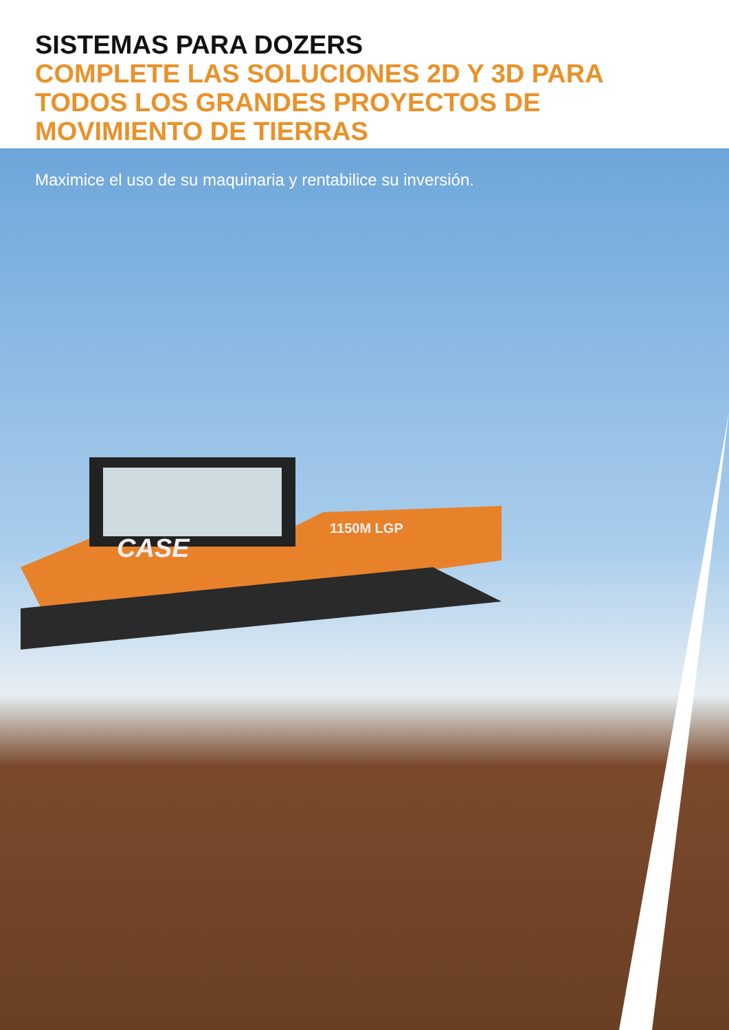SISTEMAS PARA DOZERS
COMPLETE LAS SOLUCIONES 2D Y 3D PARA TODOS LOS GRANDES PROYECTOS DE MOVIMIENTO DE TIERRAS
Maximice el uso de su maquinaria y rentabilice su inversión.
CASE
1150M LGP